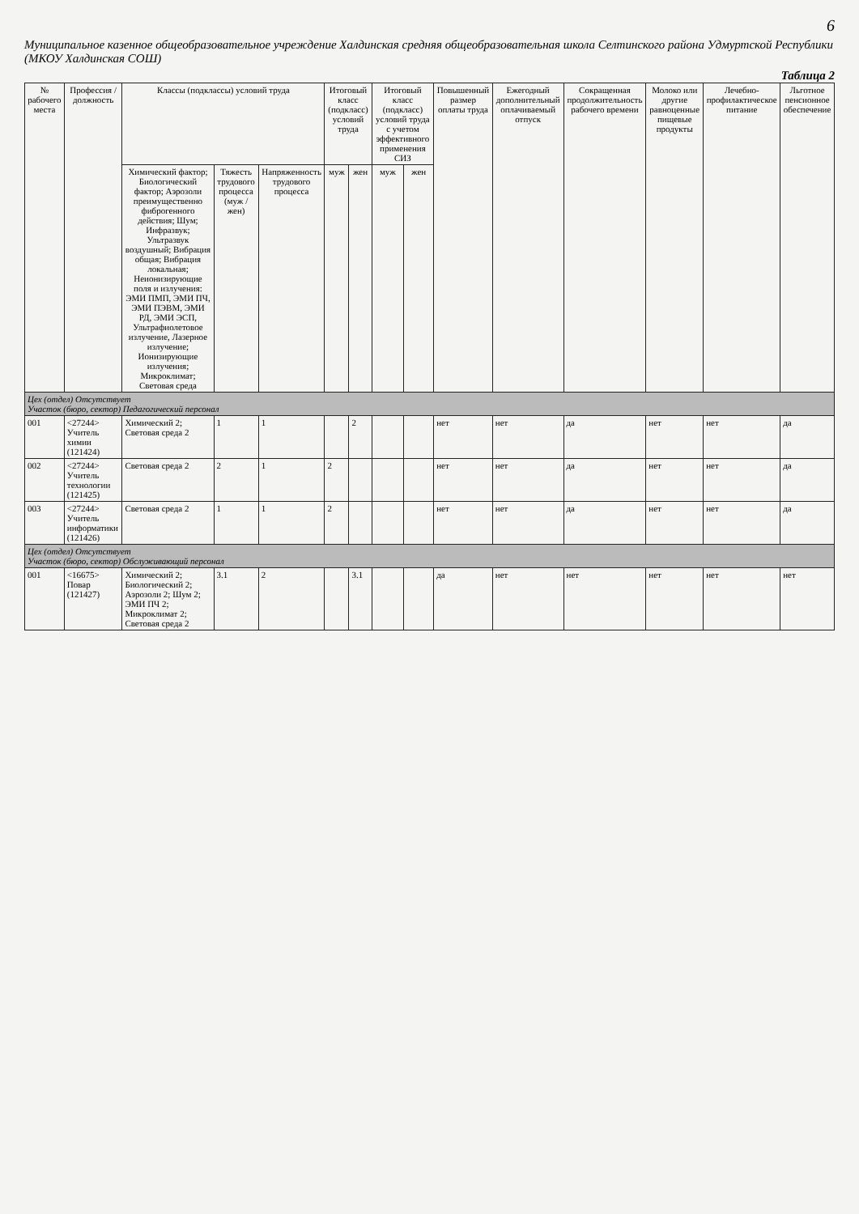6
Муниципальное казенное общеобразовательное учреждение Халдинская средняя общеобразовательная школа Селтинского района Удмуртской Республики (МКОУ Халдинская СОШ)
Таблица 2
| № рабочего места | Профессия / должность | Классы (подклассы) условий труда | | | Итоговый класс (подкласс) условий труда | | Итоговый класс (подкласс) условий труда с учетом эффективного применения СИЗ | | Повышенный размер оплаты труда | Ежегодный дополнительный оплачиваемый отпуск | Сокращенная продолжительность рабочего времени | Молоко или другие равноценные пищевые продукты | Лечебно-профилактическое питание | Льготное пенсионное обеспечение |
| --- | --- | --- | --- | --- | --- | --- | --- | --- | --- | --- | --- | --- | --- | --- |
| | | Химический фактор; Биологический фактор; Аэрозоли преимущественно фиброгенного действия; Шум; Инфразвук; Ультразвук воздушный; Вибрация общая; Вибрация локальная; Неионизирующие поля и излучения: ЭМИ ПМП, ЭМИ ПЧ, ЭМИ ПЭВМ, ЭМИ РД, ЭМИ ЭСП, Ультрафиолетовое излучение, Лазерное излучение; Ионизирующие излучения; Микроклимат; Световая среда | Тяжесть трудового процесса (муж / жен) | Напряженность трудового процесса | муж | жен | муж | жен | | | | | | |
| Цех (отдел) Отсутствует Участок (бюро, сектор) Педагогический персонал | | | | | | | | | | | | | | |
| 001 | <27244> Учитель химии (121424) | Химический 2; Световая среда 2 | 1 | 1 | | 2 | | | нет | нет | да | нет | нет | да |
| 002 | <27244> Учитель технологии (121425) | Световая среда 2 | 2 | 1 | 2 | | | | нет | нет | да | нет | нет | да |
| 003 | <27244> Учитель информатики (121426) | Световая среда 2 | 1 | 1 | 2 | | | | нет | нет | да | нет | нет | да |
| Цех (отдел) Отсутствует Участок (бюро, сектор) Обслуживающий персонал | | | | | | | | | | | | | | |
| 001 | <16675> Повар (121427) | Химический 2; Биологический 2; Аэрозоли 2; Шум 2; ЭМИ ПЧ 2; Микроклимат 2; Световая среда 2 | 3.1 | 2 | | 3.1 | | | да | нет | нет | нет | нет | нет |